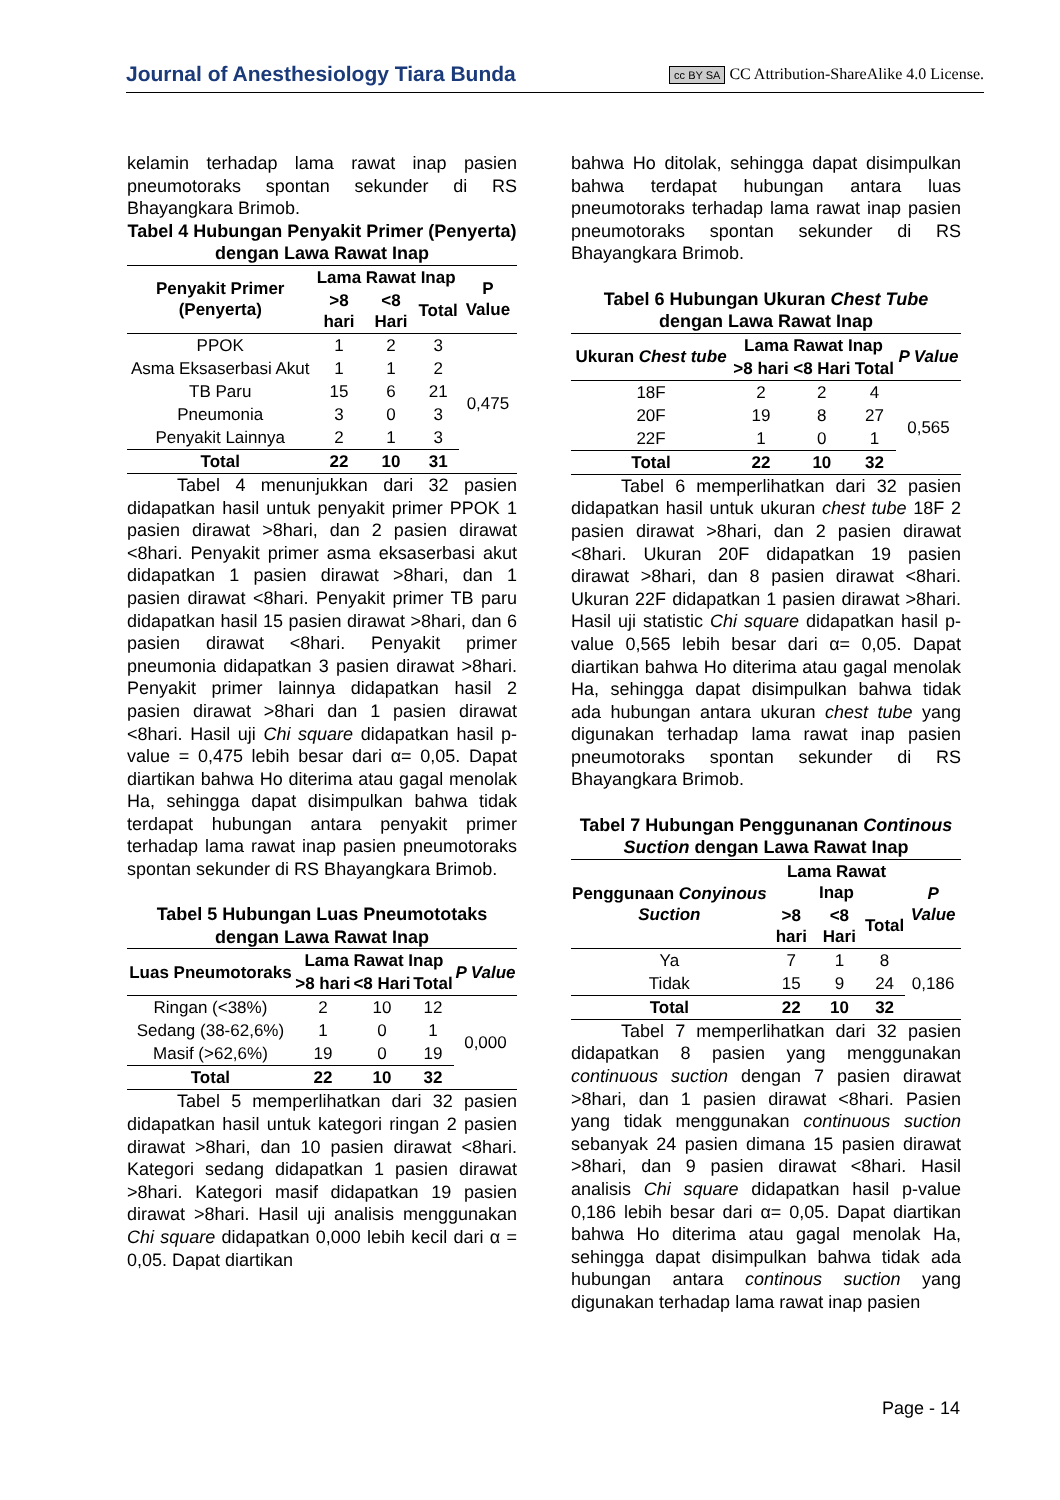Journal of Anesthesiology Tiara Bunda cc BY SA CC Attribution-ShareAlike 4.0 License.
kelamin terhadap lama rawat inap pasien pneumotoraks spontan sekunder di RS Bhayangkara Brimob.
Tabel 4 Hubungan Penyakit Primer (Penyerta) dengan Lawa Rawat Inap
| Penyakit Primer (Penyerta) | Lama Rawat Inap | | | P Value |
| --- | --- | --- | --- | --- |
| | >8 hari | <8 Hari | Total | |
| PPOK | 1 | 2 | 3 | 0,475 |
| Asma Eksaserbasi Akut | 1 | 1 | 2 | |
| TB Paru | 15 | 6 | 21 | |
| Pneumonia | 3 | 0 | 3 | |
| Penyakit Lainnya | 2 | 1 | 3 | |
| Total | 22 | 10 | 31 | |
Tabel 4 menunjukkan dari 32 pasien didapatkan hasil untuk penyakit primer PPOK 1 pasien dirawat >8hari, dan 2 pasien dirawat <8hari. Penyakit primer asma eksaserbasi akut didapatkan 1 pasien dirawat >8hari, dan 1 pasien dirawat <8hari. Penyakit primer TB paru didapatkan hasil 15 pasien dirawat >8hari, dan 6 pasien dirawat <8hari. Penyakit primer pneumonia didapatkan 3 pasien dirawat >8hari. Penyakit primer lainnya didapatkan hasil 2 pasien dirawat >8hari dan 1 pasien dirawat <8hari. Hasil uji Chi square didapatkan hasil p-value = 0,475 lebih besar dari α= 0,05. Dapat diartikan bahwa Ho diterima atau gagal menolak Ha, sehingga dapat disimpulkan bahwa tidak terdapat hubungan antara penyakit primer terhadap lama rawat inap pasien pneumotoraks spontan sekunder di RS Bhayangkara Brimob.
Tabel 5 Hubungan Luas Pneumototaks dengan Lawa Rawat Inap
| Luas Pneumotoraks | Lama Rawat Inap | | | P Value |
| --- | --- | --- | --- | --- |
| | >8 hari | <8 Hari | Total | |
| Ringan (<38%) | 2 | 10 | 12 | 0,000 |
| Sedang (38-62,6%) | 1 | 0 | 1 | |
| Masif (>62,6%) | 19 | 0 | 19 | |
| Total | 22 | 10 | 32 | |
Tabel 5 memperlihatkan dari 32 pasien didapatkan hasil untuk kategori ringan 2 pasien dirawat >8hari, dan 10 pasien dirawat <8hari. Kategori sedang didapatkan 1 pasien dirawat >8hari. Kategori masif didapatkan 19 pasien dirawat >8hari. Hasil uji analisis menggunakan Chi square didapatkan 0,000 lebih kecil dari α = 0,05. Dapat diartikan
bahwa Ho ditolak, sehingga dapat disimpulkan bahwa terdapat hubungan antara luas pneumotoraks terhadap lama rawat inap pasien pneumotoraks spontan sekunder di RS Bhayangkara Brimob.
Tabel 6 Hubungan Ukuran Chest Tube dengan Lawa Rawat Inap
| Ukuran Chest tube | Lama Rawat Inap | | | P Value |
| --- | --- | --- | --- | --- |
| | >8 hari | <8 Hari | Total | |
| 18F | 2 | 2 | 4 | 0,565 |
| 20F | 19 | 8 | 27 | |
| 22F | 1 | 0 | 1 | |
| Total | 22 | 10 | 32 | |
Tabel 6 memperlihatkan dari 32 pasien didapatkan hasil untuk ukuran chest tube 18F 2 pasien dirawat >8hari, dan 2 pasien dirawat <8hari. Ukuran 20F didapatkan 19 pasien dirawat >8hari, dan 8 pasien dirawat <8hari. Ukuran 22F didapatkan 1 pasien dirawat >8hari. Hasil uji statistic Chi square didapatkan hasil p-value 0,565 lebih besar dari α= 0,05. Dapat diartikan bahwa Ho diterima atau gagal menolak Ha, sehingga dapat disimpulkan bahwa tidak ada hubungan antara ukuran chest tube yang digunakan terhadap lama rawat inap pasien pneumotoraks spontan sekunder di RS Bhayangkara Brimob.
Tabel 7 Hubungan Penggunanan Continous Suction dengan Lawa Rawat Inap
| Penggunaan Conyinous Suction | Lama Rawat Inap | | | P Value |
| --- | --- | --- | --- | --- |
| | >8 hari | <8 Hari | Total | |
| Ya | 7 | 1 | 8 | 0,186 |
| Tidak | 15 | 9 | 24 | |
| Total | 22 | 10 | 32 | |
Tabel 7 memperlihatkan dari 32 pasien didapatkan 8 pasien yang menggunakan continuous suction dengan 7 pasien dirawat >8hari, dan 1 pasien dirawat <8hari. Pasien yang tidak menggunakan continuous suction sebanyak 24 pasien dimana 15 pasien dirawat >8hari, dan 9 pasien dirawat <8hari. Hasil analisis Chi square didapatkan hasil p-value 0,186 lebih besar dari α= 0,05. Dapat diartikan bahwa Ho diterima atau gagal menolak Ha, sehingga dapat disimpulkan bahwa tidak ada hubungan antara continous suction yang digunakan terhadap lama rawat inap pasien
Page - 14